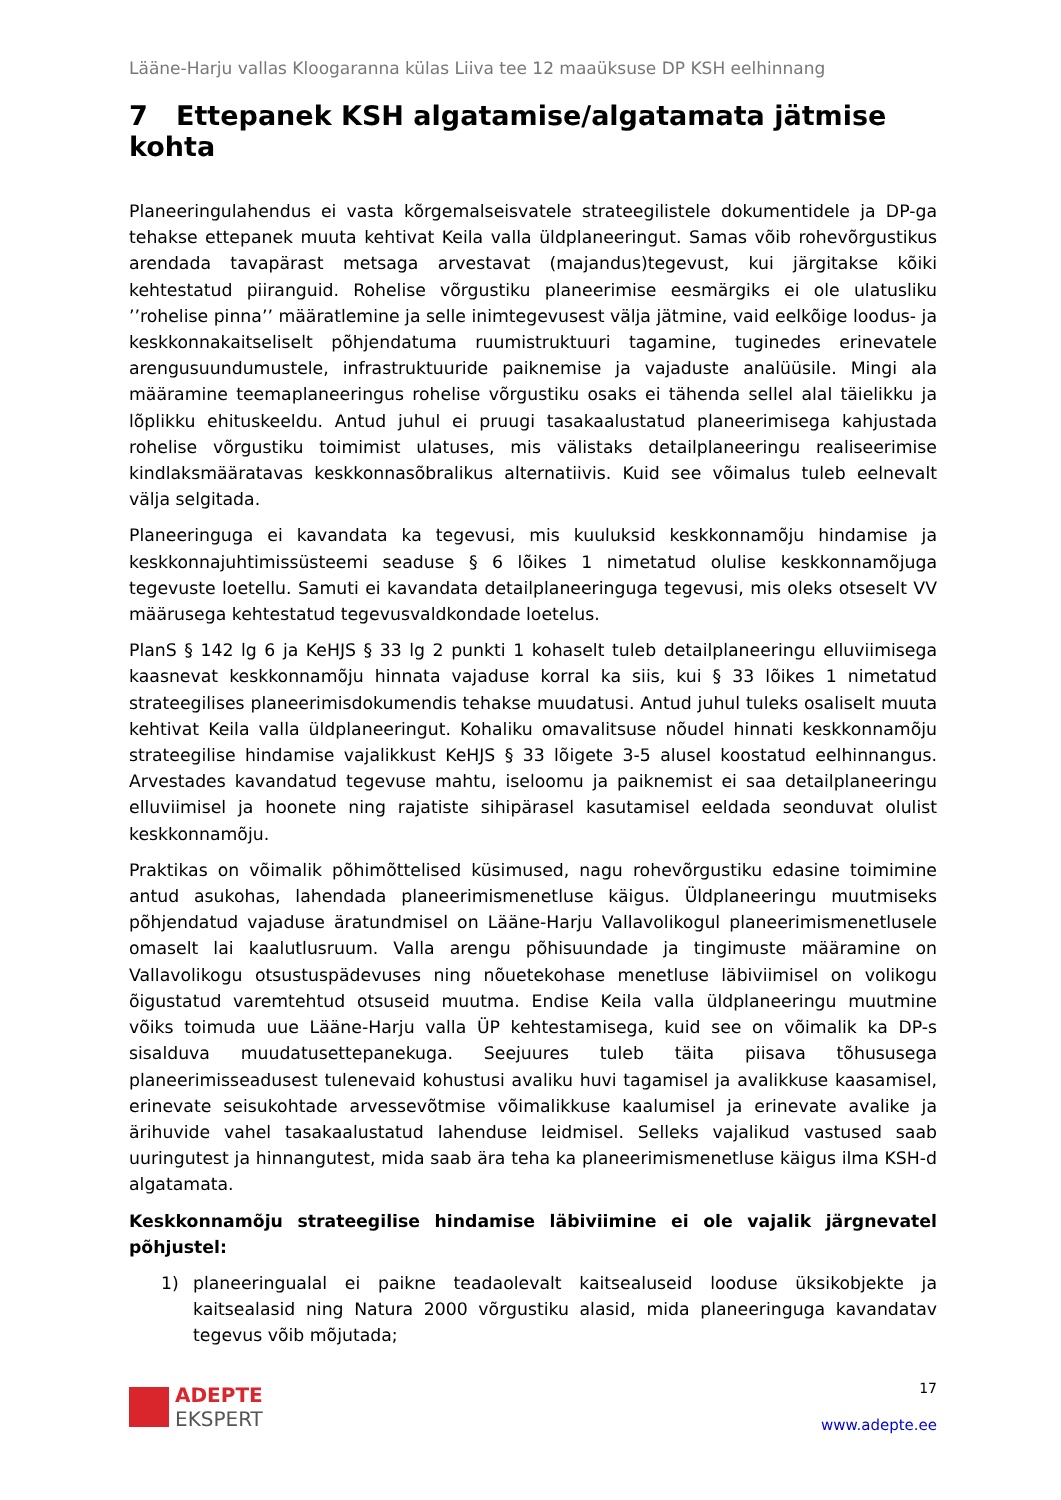Lääne-Harju vallas Kloogaranna külas Liiva tee 12 maaüksuse DP KSH eelhinnang
7 Ettepanek KSH algatamise/algatamata jätmise kohta
Planeeringulahendus ei vasta kõrgemalseisvatele strateegilistele dokumentidele ja DP-ga tehakse ettepanek muuta kehtivat Keila valla üldplaneeringut. Samas võib rohevõrgustikus arendada tavapärast metsaga arvestavat (majandus)tegevust, kui järgitakse kõiki kehtestatud piiranguid. Rohelise võrgustiku planeerimise eesmärgiks ei ole ulatusliku ’’rohelise pinna’’ määratlemine ja selle inimtegevusest välja jätmine, vaid eelkõige loodus- ja keskkonnakaitseliselt põhjendatuma ruumistruktuuri tagamine, tuginedes erinevatele arengusuundumustele, infrastruktuuride paiknemise ja vajaduste analüüsile. Mingi ala määramine teemaplaneeringus rohelise võrgustiku osaks ei tähenda sellel alal täielikku ja lõplikku ehituskeeldu. Antud juhul ei pruugi tasakaalustatud planeerimisega kahjustada rohelise võrgustiku toimimist ulatuses, mis välistaks detailplaneeringu realiseerimise kindlaksmääratavas keskkonnasõbralikus alternatiivis. Kuid see võimalus tuleb eelnevalt välja selgitada.
Planeeringuga ei kavandata ka tegevusi, mis kuuluksid keskkonnamõju hindamise ja keskkonnajuhtimissüsteemi seaduse § 6 lõikes 1 nimetatud olulise keskkonnamõjuga tegevuste loetellu. Samuti ei kavandata detailplaneeringuga tegevusi, mis oleks otseselt VV määrusega kehtestatud tegevusvaldkondade loetelus.
PlanS § 142 lg 6 ja KeHJS § 33 lg 2 punkti 1 kohaselt tuleb detailplaneeringu elluviimisega kaasnevat keskkonnamõju hinnata vajaduse korral ka siis, kui § 33 lõikes 1 nimetatud strateegilises planeerimisdokumendis tehakse muudatusi. Antud juhul tuleks osaliselt muuta kehtivat Keila valla üldplaneeringut. Kohaliku omavalitsuse nõudel hinnati keskkonnamõju strateegilise hindamise vajalikkust KeHJS § 33 lõigete 3-5 alusel koostatud eelhinnangus. Arvestades kavandatud tegevuse mahtu, iseloomu ja paiknemist ei saa detailplaneeringu elluviimisel ja hoonete ning rajatiste sihipärasel kasutamisel eeldada seonduvat olulist keskkonnamõju.
Praktikas on võimalik põhimõttelised küsimused, nagu rohevõrgustiku edasine toimimine antud asukohas, lahendada planeerimismenetluse käigus. Üldplaneeringu muutmiseks põhjendatud vajaduse äratundmisel on Lääne-Harju Vallavolikogul planeerimismenetlusele omaselt lai kaalutlusruum. Valla arengu põhisuundade ja tingimuste määramine on Vallavolikogu otsustuspädevuses ning nõuetekohase menetluse läbiviimisel on volikogu õigustatud varemtehtud otsuseid muutma. Endise Keila valla üldplaneeringu muutmine võiks toimuda uue Lääne-Harju valla ÜP kehtestamisega, kuid see on võimalik ka DP-s sisalduva muudatusettepanekuga. Seejuures tuleb täita piisava tõhususega planeerimisseadusest tulenevaid kohustusi avaliku huvi tagamisel ja avalikkuse kaasamisel, erinevate seisukohtade arvessevõtmise võimalikkuse kaalumisel ja erinevate avalike ja ärihuvide vahel tasakaalustatud lahenduse leidmisel. Selleks vajalikud vastused saab uuringutest ja hinnangutest, mida saab ära teha ka planeerimismenetluse käigus ilma KSH-d algatamata.
Keskkonnamõju strateegilise hindamise läbiviimine ei ole vajalik järgnevatel põhjustel:
1) planeeringualal ei paikne teadaolevalt kaitsealuseid looduse üksikobjekte ja kaitsealasid ning Natura 2000 võrgustiku alasid, mida planeeringuga kavandatav tegevus võib mõjutada;
ADEPTE
EKSPERT
17
www.adepte.ee